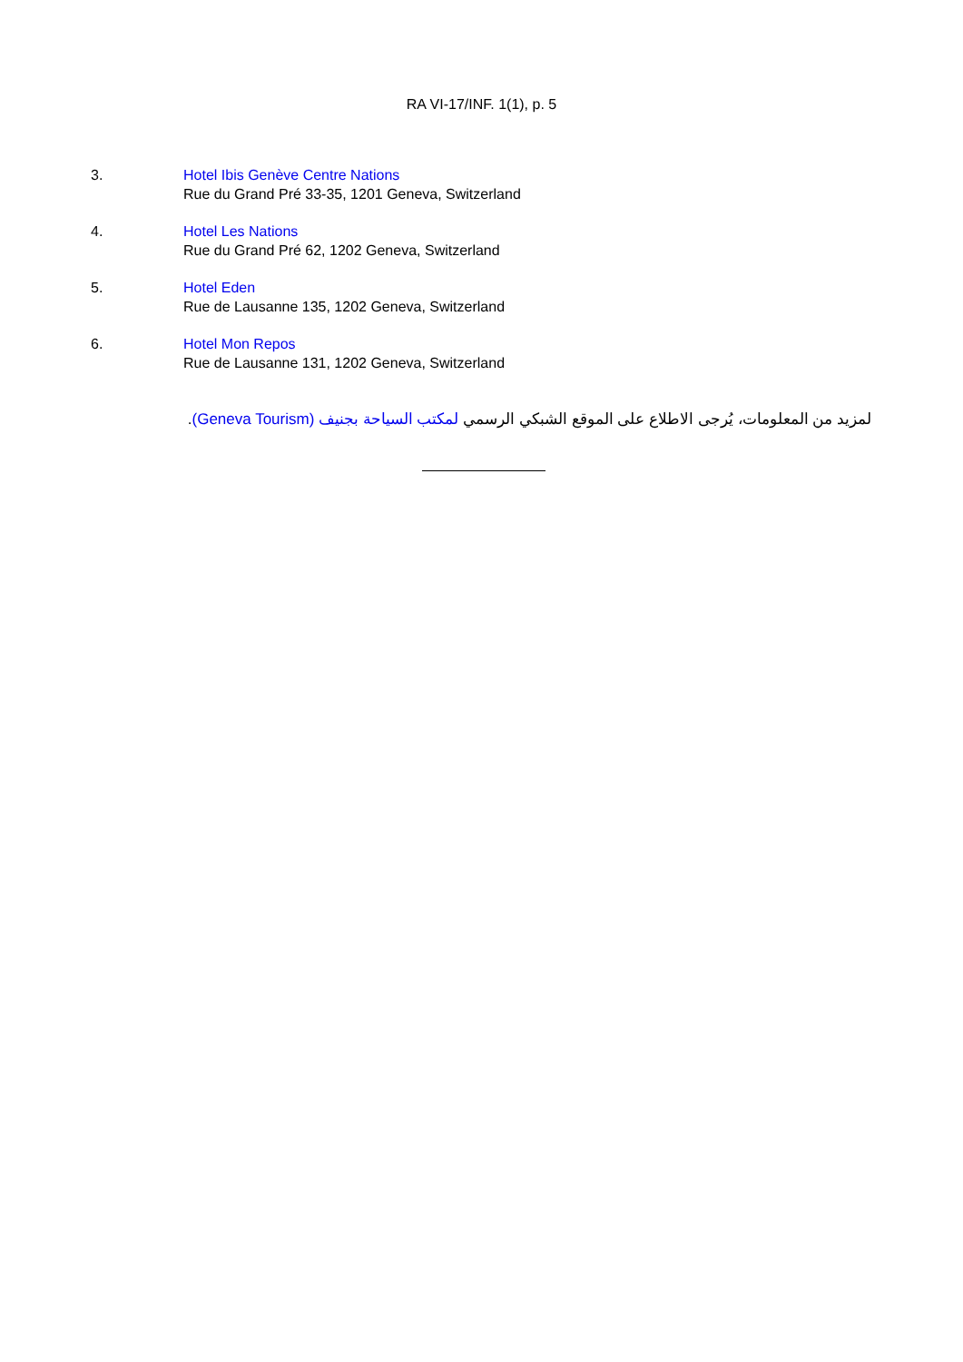RA VI-17/INF. 1(1), p. 5
3. Hotel Ibis Genève Centre Nations
Rue du Grand Pré 33-35, 1201 Geneva, Switzerland
4. Hotel Les Nations
Rue du Grand Pré 62, 1202 Geneva, Switzerland
5. Hotel Eden
Rue de Lausanne 135, 1202 Geneva, Switzerland
6. Hotel Mon Repos
Rue de Lausanne 131, 1202 Geneva, Switzerland
لمزيد من المعلومات، يُرجى الاطلاع على الموقع الشبكي الرسمي لمكتب السياحة بجنيف (Geneva Tourism).